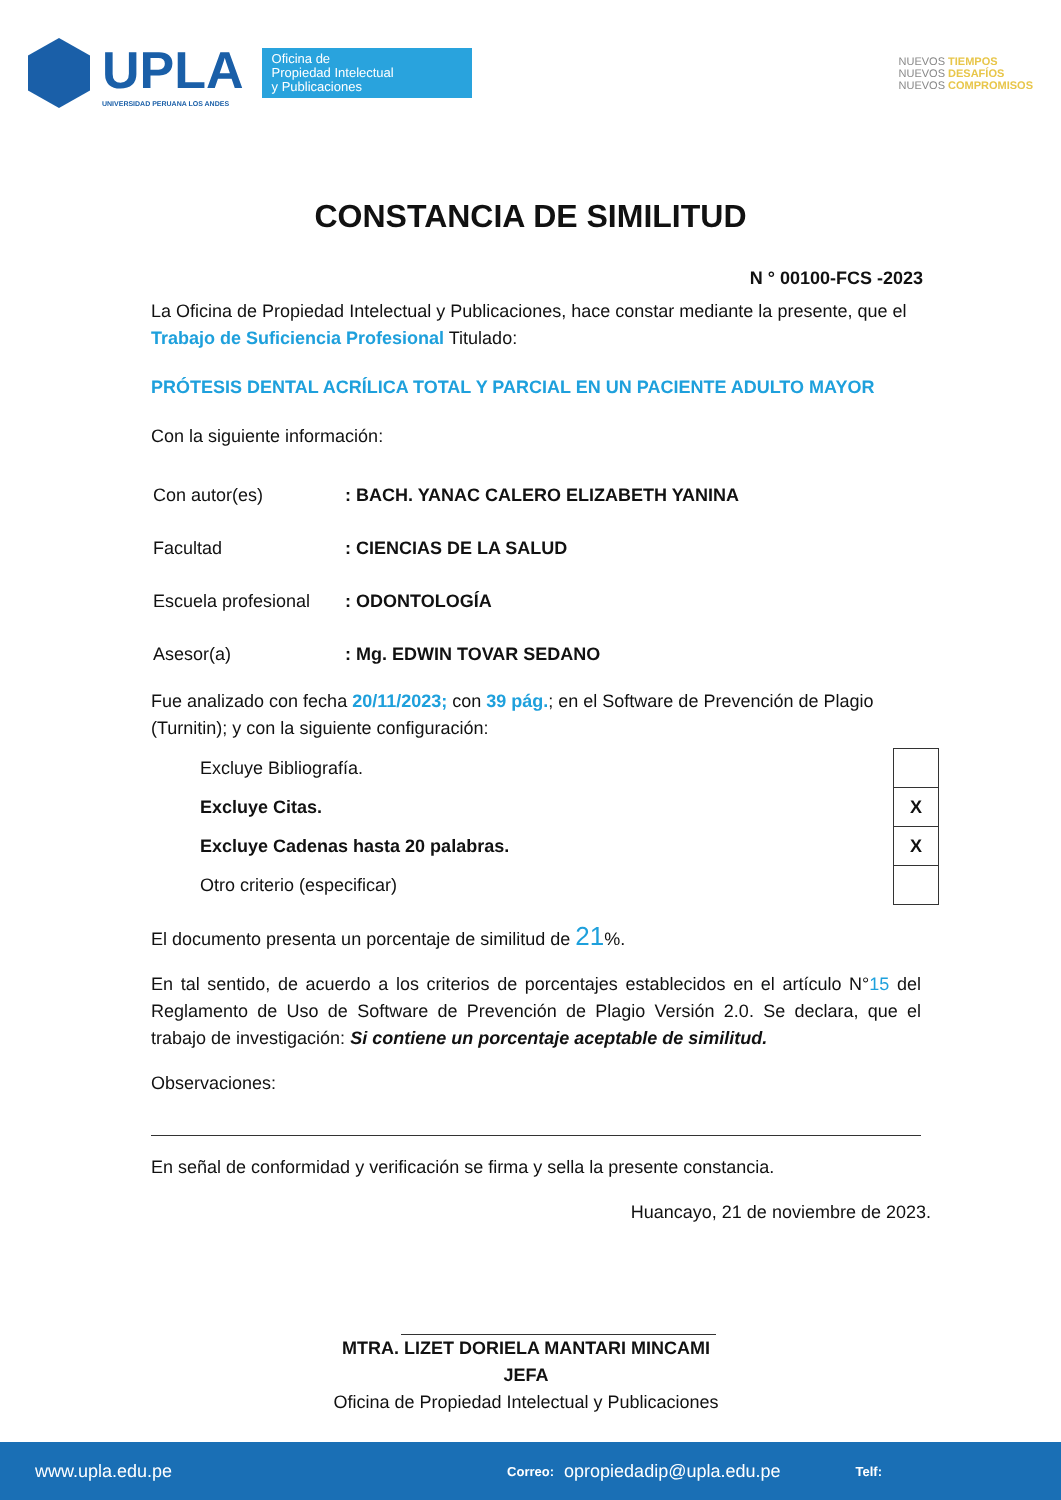UPLA
UNIVERSIDAD PERUANA LOS ANDES
Oficina de
Propiedad Intelectual
y Publicaciones
NUEVOS TIEMPOS
NUEVOS DESAFÍOS
NUEVOS COMPROMISOS
CONSTANCIA DE SIMILITUD
N ° 00100-FCS -2023
La Oficina de Propiedad Intelectual y Publicaciones, hace constar mediante la presente, que el Trabajo de Suficiencia Profesional Titulado:
PRÓTESIS DENTAL ACRÍLICA TOTAL Y PARCIAL EN UN PACIENTE ADULTO MAYOR
Con la siguiente información:
| Con autor(es) | : BACH. YANAC CALERO ELIZABETH YANINA |
| Facultad | : CIENCIAS DE LA SALUD |
| Escuela profesional | : ODONTOLOGÍA |
| Asesor(a) | : Mg. EDWIN TOVAR SEDANO |
Fue analizado con fecha 20/11/2023; con 39 pág.; en el Software de Prevención de Plagio (Turnitin); y con la siguiente configuración:
| Excluye Bibliografía. | |
| Excluye Citas. | X |
| Excluye Cadenas hasta 20 palabras. | X |
| Otro criterio (especificar) | |
El documento presenta un porcentaje de similitud de 21%.
En tal sentido, de acuerdo a los criterios de porcentajes establecidos en el artículo N°15 del Reglamento de Uso de Software de Prevención de Plagio Versión 2.0. Se declara, que el trabajo de investigación: Si contiene un porcentaje aceptable de similitud.
Observaciones:
En señal de conformidad y verificación se firma y sella la presente constancia.
Huancayo, 21 de noviembre de 2023.
MTRA. LIZET DORIELA MANTARI MINCAMI
JEFA
Oficina de Propiedad Intelectual y Publicaciones
www.upla.edu.pe Correo: opropiedadip@upla.edu.pe Telf: